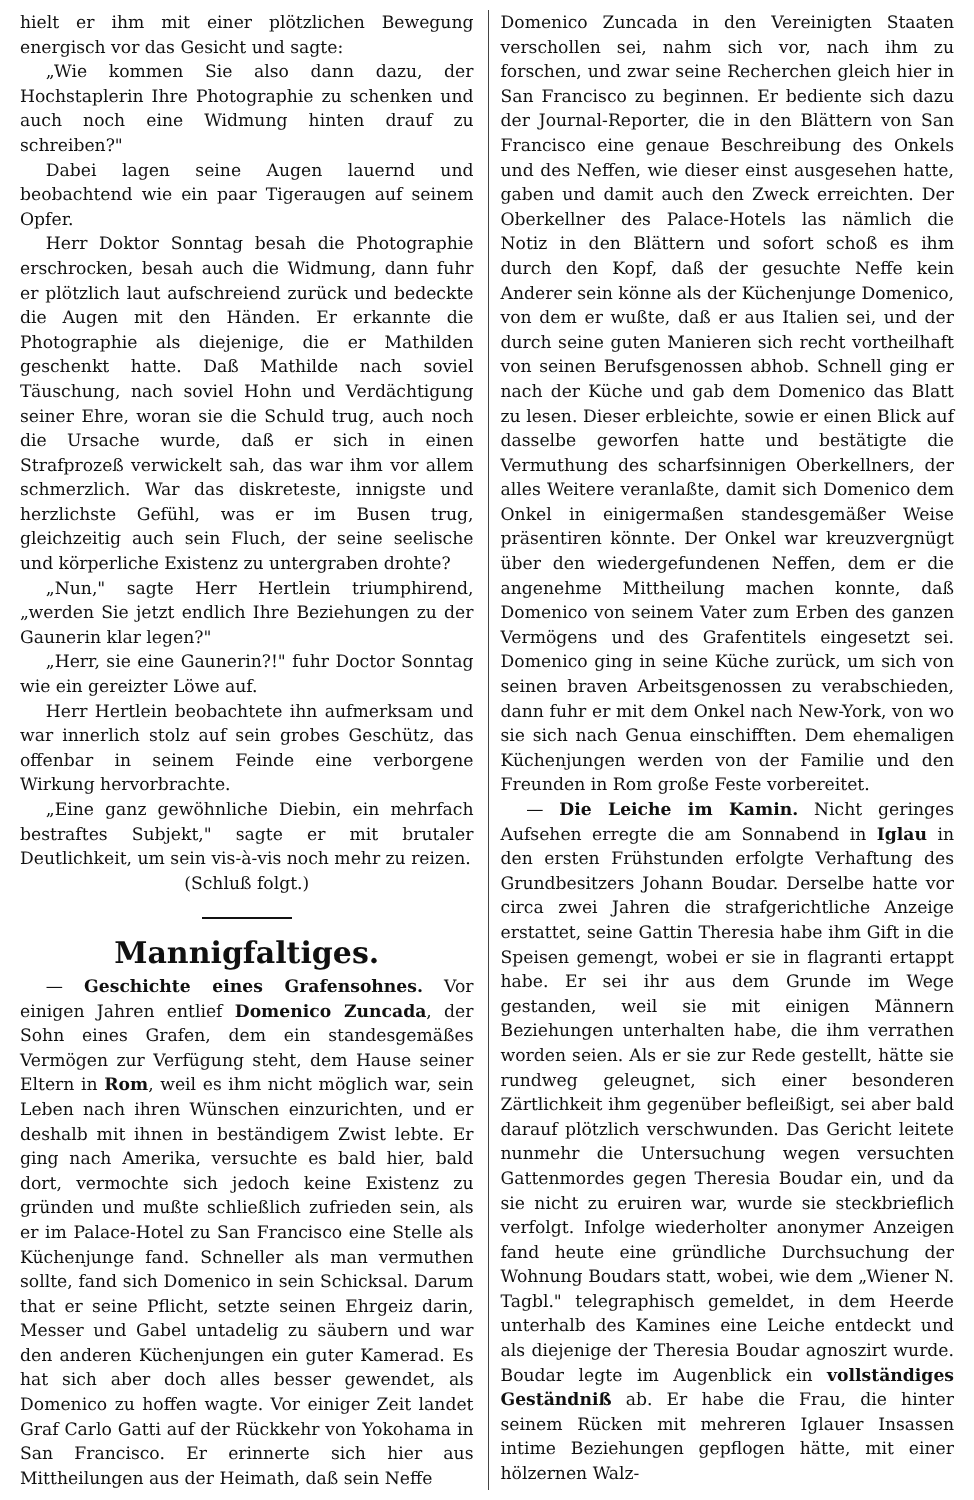hielt er ihm mit einer plötzlichen Bewegung energisch vor das Gesicht und sagte:
„Wie kommen Sie also dann dazu, der Hochstaplerin Ihre Photographie zu schenken und auch noch eine Widmung hinten drauf zu schreiben?"
Dabei lagen seine Augen lauernd und beobachtend wie ein paar Tigeraugen auf seinem Opfer.
Herr Doktor Sonntag besah die Photographie erschrocken, besah auch die Widmung, dann fuhr er plötzlich laut aufschreiend zurück und bedeckte die Augen mit den Händen. Er erkannte die Photographie als diejenige, die er Mathilden geschenkt hatte. Daß Mathilde nach soviel Täuschung, nach soviel Hohn und Verdächtigung seiner Ehre, woran sie die Schuld trug, auch noch die Ursache wurde, daß er sich in einen Strafprozeß verwickelt sah, das war ihm vor allem schmerzlich. War das diskreteste, innigste und herzlichste Gefühl, was er im Busen trug, gleichzeitig auch sein Fluch, der seine seelische und körperliche Existenz zu untergraben drohte?
„Nun," sagte Herr Hertlein triumphirend, „werden Sie jetzt endlich Ihre Beziehungen zu der Gaunerin klar legen?"
„Herr, sie eine Gaunerin?!" fuhr Doctor Sonntag wie ein gereizter Löwe auf.
Herr Hertlein beobachtete ihn aufmerksam und war innerlich stolz auf sein grobes Geschütz, das offenbar in seinem Feinde eine verborgene Wirkung hervorbrachte.
„Eine ganz gewöhnliche Diebin, ein mehrfach bestraftes Subjekt," sagte er mit brutaler Deutlichkeit, um sein vis-à-vis noch mehr zu reizen.
(Schluß folgt.)
Mannigfaltiges.
— Geschichte eines Grafensohnes. Vor einigen Jahren entlief Domenico Zuncada, der Sohn eines Grafen, dem ein standesgemäßes Vermögen zur Verfügung steht, dem Hause seiner Eltern in Rom, weil es ihm nicht möglich war, sein Leben nach ihren Wünschen einzurichten, und er deshalb mit ihnen in beständigem Zwist lebte. Er ging nach Amerika, versuchte es bald hier, bald dort, vermochte sich jedoch keine Existenz zu gründen und mußte schließlich zufrieden sein, als er im Palace-Hotel zu San Francisco eine Stelle als Küchenjunge fand. Schneller als man vermuthen sollte, fand sich Domenico in sein Schicksal. Darum that er seine Pflicht, setzte seinen Ehrgeiz darin, Messer und Gabel untadelig zu säubern und war den anderen Küchenjungen ein guter Kamerad. Es hat sich aber doch alles besser gewendet, als Domenico zu hoffen wagte. Vor einiger Zeit landet Graf Carlo Gatti auf der Rückkehr von Yokohama in San Francisco. Er erinnerte sich hier aus Mittheilungen aus der Heimath, daß sein Neffe
Domenico Zuncada in den Vereinigten Staaten verschollen sei, nahm sich vor, nach ihm zu forschen, und zwar seine Recherchen gleich hier in San Francisco zu beginnen. Er bediente sich dazu der Journal-Reporter, die in den Blättern von San Francisco eine genaue Beschreibung des Onkels und des Neffen, wie dieser einst ausgesehen hatte, gaben und damit auch den Zweck erreichten. Der Oberkellner des Palace-Hotels las nämlich die Notiz in den Blättern und sofort schoß es ihm durch den Kopf, daß der gesuchte Neffe kein Anderer sein könne als der Küchenjunge Domenico, von dem er wußte, daß er aus Italien sei, und der durch seine guten Manieren sich recht vortheilhaft von seinen Berufsgenossen abhob. Schnell ging er nach der Küche und gab dem Domenico das Blatt zu lesen. Dieser erbleichte, sowie er einen Blick auf dasselbe geworfen hatte und bestätigte die Vermuthung des scharfsinnigen Oberkellners, der alles Weitere veranlaßte, damit sich Domenico dem Onkel in einigermaßen standesgemäßer Weise präsentiren könnte. Der Onkel war kreuzvergnügt über den wiedergefundenen Neffen, dem er die angenehme Mittheilung machen konnte, daß Domenico von seinem Vater zum Erben des ganzen Vermögens und des Grafentitels eingesetzt sei. Domenico ging in seine Küche zurück, um sich von seinen braven Arbeitsgenossen zu verabschieden, dann fuhr er mit dem Onkel nach New-York, von wo sie sich nach Genua einschifften. Dem ehemaligen Küchenjungen werden von der Familie und den Freunden in Rom große Feste vorbereitet.
— Die Leiche im Kamin. Nicht geringes Aufsehen erregte die am Sonnabend in Iglau in den ersten Frühstunden erfolgte Verhaftung des Grundbesitzers Johann Boudar. Derselbe hatte vor circa zwei Jahren die strafgerichtliche Anzeige erstattet, seine Gattin Theresia habe ihm Gift in die Speisen gemengt, wobei er sie in flagranti ertappt habe. Er sei ihr aus dem Grunde im Wege gestanden, weil sie mit einigen Männern Beziehungen unterhalten habe, die ihm verrathen worden seien. Als er sie zur Rede gestellt, hätte sie rundweg geleugnet, sich einer besonderen Zärtlichkeit ihm gegenüber befleißigt, sei aber bald darauf plötzlich verschwunden. Das Gericht leitete nunmehr die Untersuchung wegen versuchten Gattenmordes gegen Theresia Boudar ein, und da sie nicht zu eruiren war, wurde sie steckbrieflich verfolgt. Infolge wiederholter anonymer Anzeigen fand heute eine gründliche Durchsuchung der Wohnung Boudars statt, wobei, wie dem „Wiener N. Tagbl." telegraphisch gemeldet, in dem Heerde unterhalb des Kamines eine Leiche entdeckt und als diejenige der Theresia Boudar agnoszirt wurde. Boudar legte im Augenblick ein vollständiges Geständniß ab. Er habe die Frau, die hinter seinem Rücken mit mehreren Iglauer Insassen intime Beziehungen gepflogen hätte, mit einer hölzernen Walz-